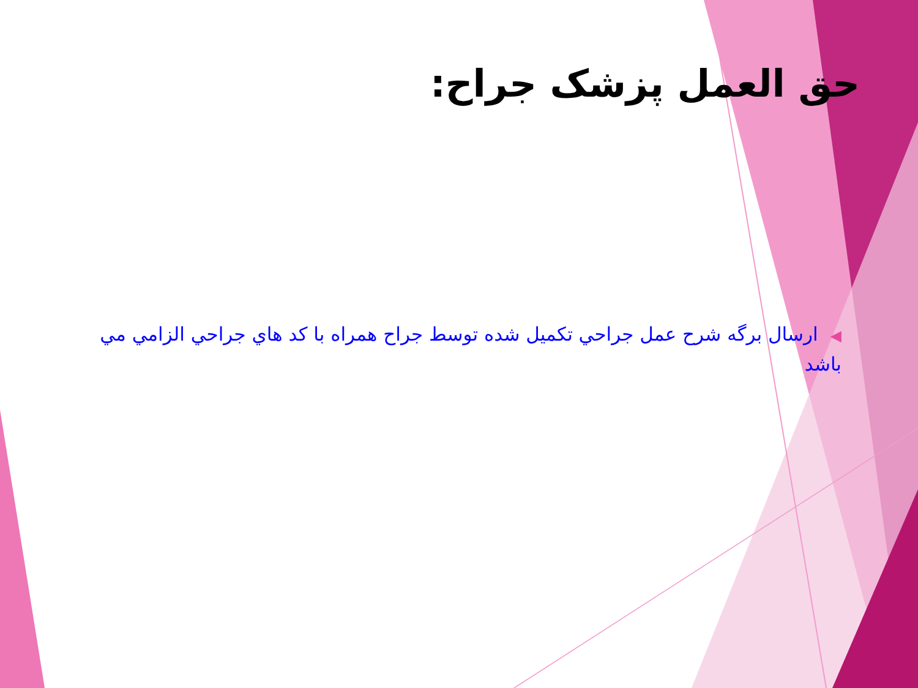حق العمل پزشک جراح:
◀ارسال برگه شرح عمل جراحي تكميل شده توسط جراح همراه با كد هاي جراحي الزامي مي باشد